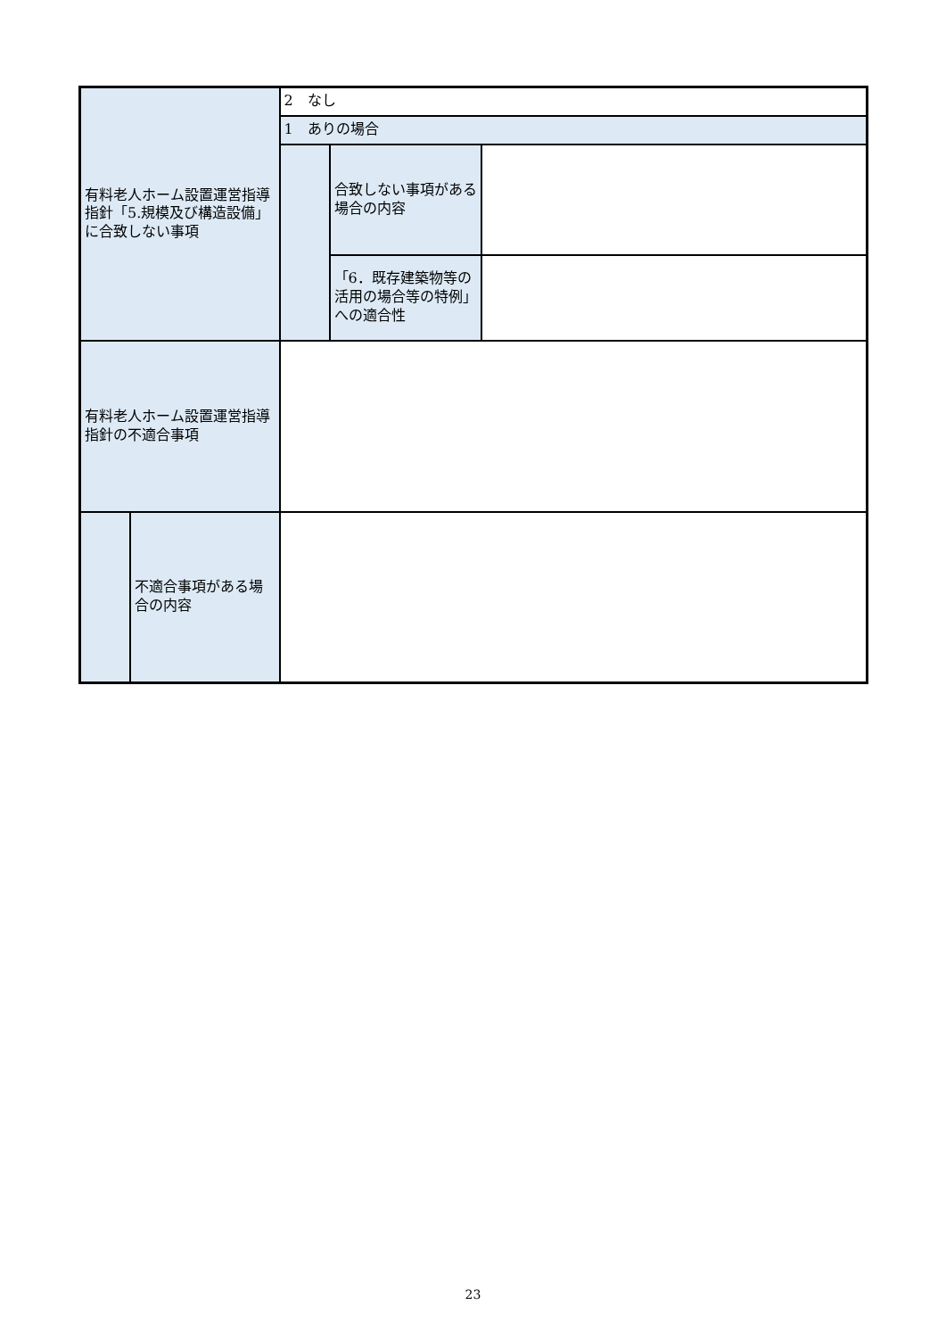| 有料老人ホーム設置運営指導指針「5.規模及び構造設備」に合致しない事項 | | 2 なし | | |
| | | 1 ありの場合 | | |
| | | | 合致しない事項がある場合の内容 | |
| | | | 「6．既存建築物等の活用の場合等の特例」への適合性 | |
| 有料老人ホーム設置運営指導指針の不適合事項 | | | | |
| | 不適合事項がある場合の内容 | | | |
23